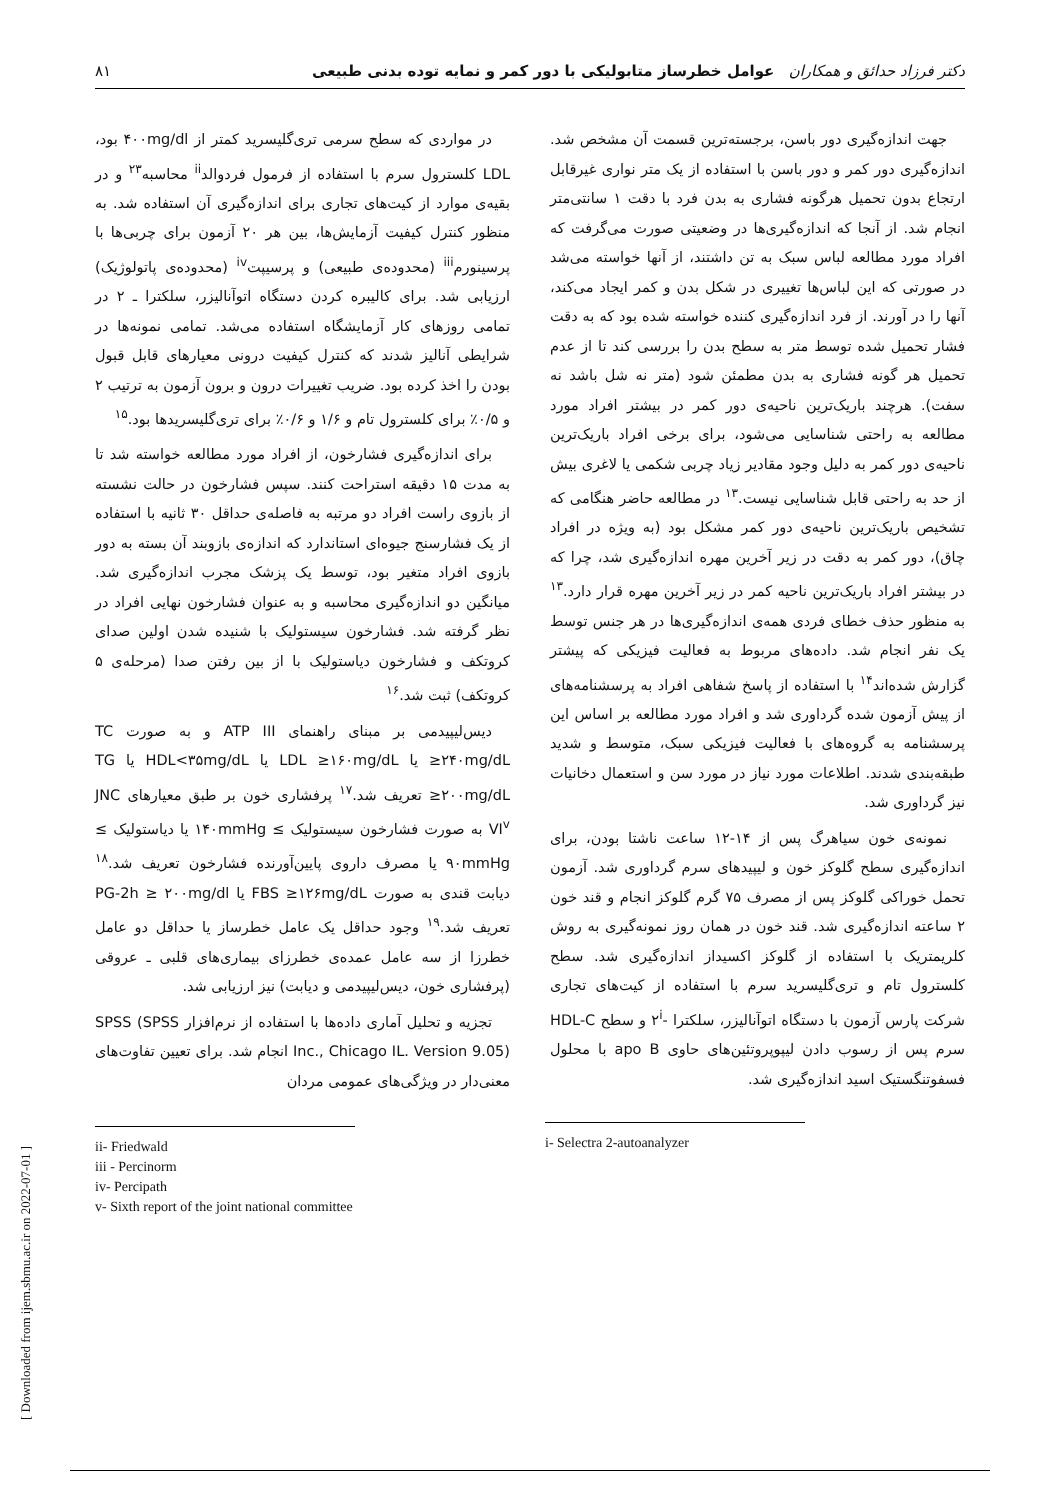دکتر فرزاد حدائق و همکاران عوامل خطرساز متابولیکی با دور کمر و نمایه توده بدنی طبیعی ۸۱
جهت اندازه‌گیری دور باسن، برجسته‌ترین قسمت آن مشخص شد. اندازه‌گیری دور کمر و دور باسن با استفاده از یک متر نواری غیرقابل ارتجاع بدون تحمیل هرگونه فشاری به بدن فرد با دقت ۱ سانتی‌متر انجام شد. از آنجا که اندازه‌گیری‌ها در وضعیتی صورت می‌گرفت که افراد مورد مطالعه لباس سبک به تن داشتند، از آنها خواسته می‌شد در صورتی که این لباس‌ها تغییری در شکل بدن و کمر ایجاد می‌کند، آنها را در آورند. از فرد اندازه‌گیری کننده خواسته شده بود که به دقت فشار تحمیل شده توسط متر به سطح بدن را بررسی کند تا از عدم تحمیل هر گونه فشاری به بدن مطمئن شود (متر نه شل باشد نه سفت). هرچند باریک‌ترین ناحیه‌ی دور کمر در بیشتر افراد مورد مطالعه به راحتی شناسایی می‌شود، برای برخی افراد باریک‌ترین ناحیه‌ی دور کمر به دلیل وجود مقادیر زیاد چربی شکمی یا لاغری بیش از حد به راحتی قابل شناسایی نیست.<sup>۱۳</sup> در مطالعه حاضر هنگامی که تشخیص باریک‌ترین ناحیه‌ی دور کمر مشکل بود (به ویژه در افراد چاق)، دور کمر به دقت در زیر آخرین مهره اندازه‌گیری شد، چرا که در بیشتر افراد باریک‌ترین ناحیه کمر در زیر آخرین مهره قرار دارد.<sup>۱۳</sup> به منظور حذف خطای فردی همه‌ی اندازه‌گیری‌ها در هر جنس توسط یک نفر انجام شد. داده‌های مربوط به فعالیت فیزیکی که پیشتر گزارش شده‌اند<sup>۱۴</sup> با استفاده از پاسخ شفاهی افراد به پرسشنامه‌های از پیش آزمون شده گرداوری شد و افراد مورد مطالعه بر اساس این پرسشنامه به گروه‌های با فعالیت فیزیکی سبک، متوسط و شدید طبقه‌بندی شدند. اطلاعات مورد نیاز در مورد سن و استعمال دخانیات نیز گرداوری شد.
نمونه‌ی خون سیاهرگ پس از ۱۴-۱۲ ساعت ناشتا بودن، برای اندازه‌گیری سطح گلوکز خون و لیپیدهای سرم گرداوری شد. آزمون تحمل خوراکی گلوکز پس از مصرف ۷۵ گرم گلوکز انجام و قند خون ۲ ساعته اندازه‌گیری شد. قند خون در همان روز نمونه‌گیری به روش کلریمتریک با استفاده از گلوکز اکسیداز اندازه‌گیری شد. سطح کلسترول تام و تری‌گلیسرید سرم با استفاده از کیت‌های تجاری شرکت پارس آزمون با دستگاه اتوآنالیزر، سلکترا -۲<sup>i</sup> و سطح HDL-C سرم پس از رسوب دادن لیپوپروتئین‌های حاوی apo B با محلول فسفوتنگستیک اسید اندازه‌گیری شد.
i- Selectra 2-autoanalyzer
در مواردی که سطح سرمی تری‌گلیسرید کمتر از ۴۰۰mg/dl بود، LDL کلسترول سرم با استفاده از فرمول فردوالد<sup>ii</sup> محاسبه<sup>۲۳</sup> و در بقیه‌ی موارد از کیت‌های تجاری برای اندازه‌گیری آن استفاده شد. به منظور کنترل کیفیت آزمایش‌ها، بین هر ۲۰ آزمون برای چربی‌ها با پرسینورم<sup>iii</sup> (محدوده‌ی طبیعی) و پرسیپت<sup>iv</sup> (محدوده‌ی پاتولوژیک) ارزیابی شد. برای کالیبره کردن دستگاه اتوآنالیزر، سلکترا ـ ۲ در تمامی روزهای کار آزمایشگاه استفاده می‌شد. تمامی نمونه‌ها در شرایطی آنالیز شدند که کنترل کیفیت درونی معیارهای قابل قبول بودن را اخذ کرده بود. ضریب تغییرات درون و برون آزمون به ترتیب ۲ و ۰/۵٪ برای کلسترول تام و ۱/۶ و ۰/۶٪ برای تری‌گلیسریدها بود.<sup>۱۵</sup>
برای اندازه‌گیری فشارخون، از افراد مورد مطالعه خواسته شد تا به مدت ۱۵ دقیقه استراحت کنند. سپس فشارخون در حالت نشسته از بازوی راست افراد دو مرتبه به فاصله‌ی حداقل ۳۰ ثانیه با استفاده از یک فشارسنج جیوه‌ای استاندارد که اندازه‌ی بازوبند آن بسته به دور بازوی افراد متغیر بود، توسط یک پزشک مجرب اندازه‌گیری شد. میانگین دو اندازه‌گیری محاسبه و به عنوان فشارخون نهایی افراد در نظر گرفته شد. فشارخون سیستولیک با شنیده شدن اولین صدای کروتکف و فشارخون دیاستولیک با از بین رفتن صدا (مرحله‌ی ۵ کروتکف) ثبت شد.<sup>۱۶</sup>
دیس‌لیپیدمی بر مبنای راهنمای ATP III و به صورت TC ≥۲۴۰mg/dL یا LDL ≥۱۶۰mg/dL یا HDL<۳۵mg/dL یا TG ≥۲۰۰mg/dL تعریف شد.<sup>۱۷</sup> پرفشاری خون بر طبق معیارهای JNC VI<sup>v</sup> به صورت فشارخون سیستولیک ≥ ۱۴۰mmHg یا دیاستولیک ≥ ۹۰mmHg یا مصرف داروی پایین‌آورنده فشارخون تعریف شد.<sup>۱۸</sup> دیابت قندی به صورت FBS ≥۱۲۶mg/dL یا PG-2h ≥ ۲۰۰mg/dl تعریف شد.<sup>۱۹</sup> وجود حداقل یک عامل خطرساز یا حداقل دو عامل خطرزا از سه عامل عمده‌ی خطرزای بیماری‌های قلبی ـ عروقی (پرفشاری خون، دیس‌لیپیدمی و دیابت) نیز ارزیابی شد.
تجزیه و تحلیل آماری داده‌ها با استفاده از نرم‌افزار SPSS (SPSS Inc., Chicago IL. Version 9.05) انجام شد. برای تعیین تفاوت‌های معنی‌دار در ویژگی‌های عمومی مردان
ii- Friedwald
iii - Percinorm
iv- Percipath
v- Sixth report of the joint national committee
[ Downloaded from ijem.sbmu.ac.ir on 2022-07-01 ]